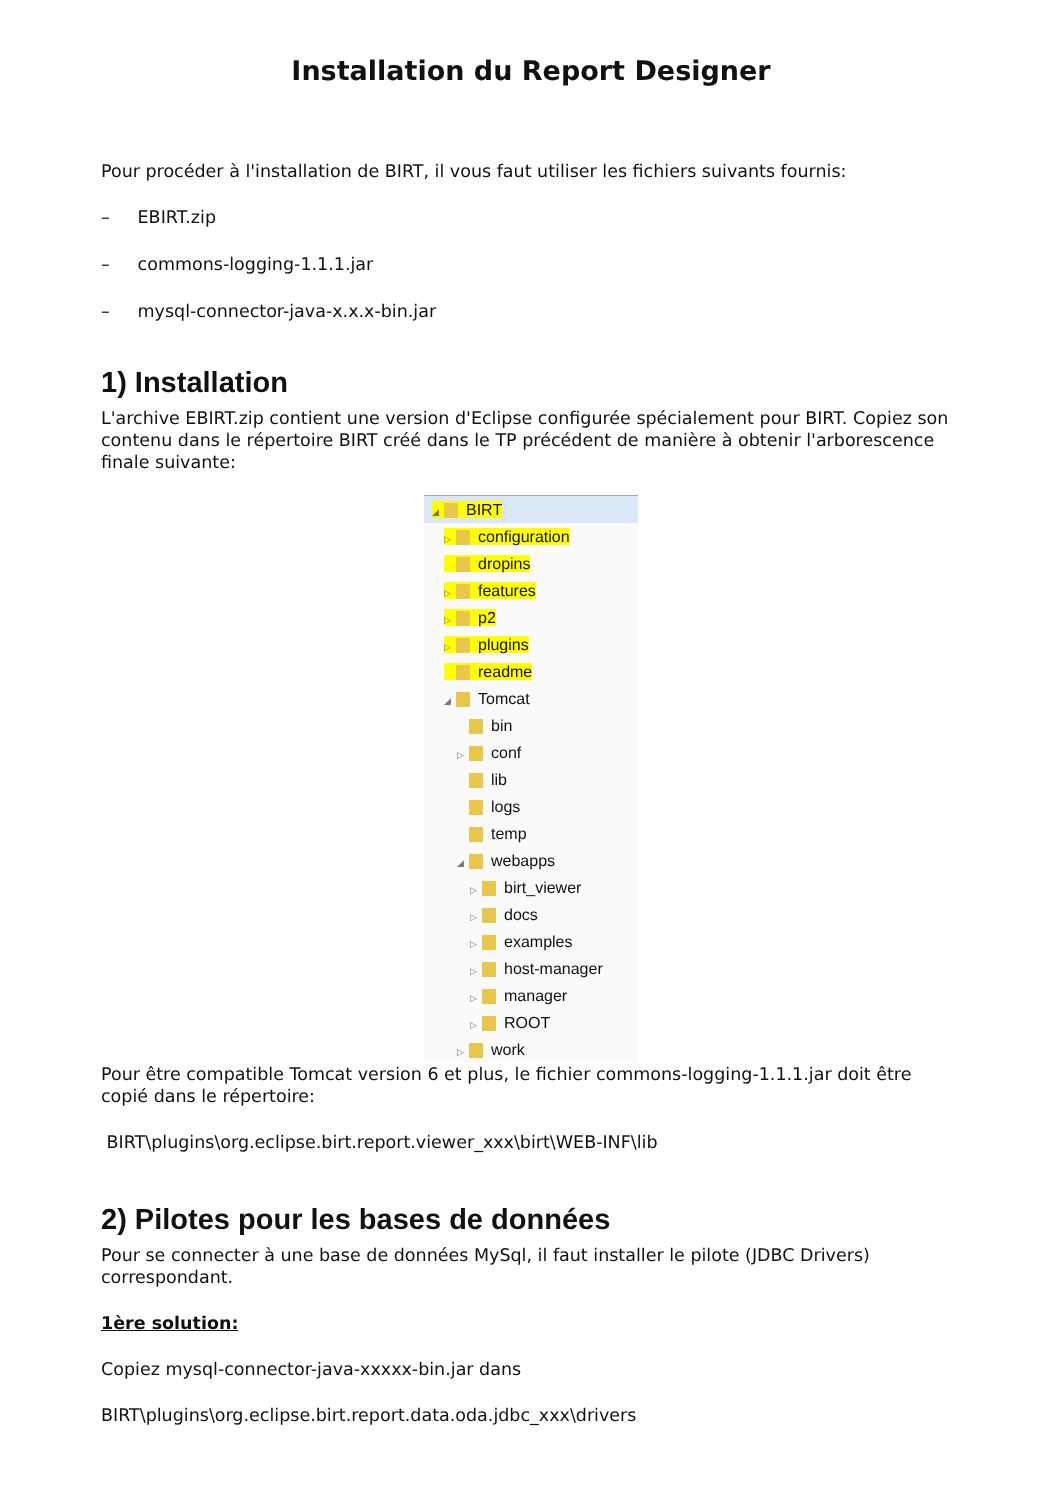Installation du Report Designer
Pour procéder à l'installation de BIRT, il vous faut utiliser les fichiers suivants fournis:
– EBIRT.zip
– commons-logging-1.1.1.jar
– mysql-connector-java-x.x.x-bin.jar
1) Installation
L'archive EBIRT.zip contient une version d'Eclipse configurée spécialement pour BIRT. Copiez son contenu dans le répertoire BIRT créé dans le TP précédent de manière à obtenir l'arborescence finale suivante:
◢ BIRT
▷ configuration
dropins
▷ features
▷ p2
▷ plugins
readme
◢ Tomcat
bin
▷ conf
lib
logs
temp
◢ webapps
▷ birt_viewer
▷ docs
▷ examples
▷ host-manager
▷ manager
▷ ROOT
▷ work
Pour être compatible Tomcat version 6 et plus, le fichier commons-logging-1.1.1.jar doit être copié dans le répertoire:
BIRT\plugins\org.eclipse.birt.report.viewer_xxx\birt\WEB-INF\lib
2) Pilotes pour les bases de données
Pour se connecter à une base de données MySql, il faut installer le pilote (JDBC Drivers) correspondant.
1ère solution:
Copiez mysql-connector-java-xxxxx-bin.jar dans
BIRT\plugins\org.eclipse.birt.report.data.oda.jdbc_xxx\drivers